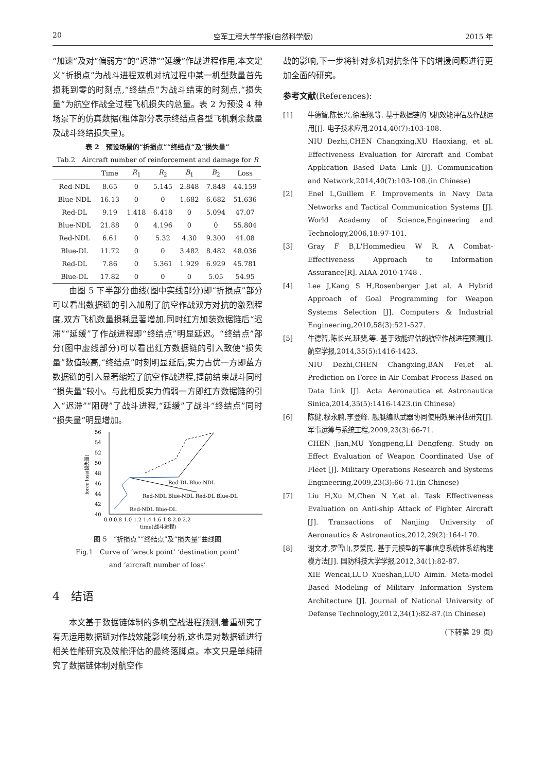20 空军工程大学学报(自然科学版) 2015 年
“加速”及对“偏弱方”的“迟滞”“延缓”作战进程作用,本文定义“折损点”为战斗进程双机对抗过程中某一机型数量首先损耗到零的时刻点,“终结点”为战斗结束的时刻点,“损失量”为航空作战全过程飞机损失的总量。表 2 为预设 4 种场景下的仿真数据(粗体部分表示终结点各型飞机剩余数量及战斗终结损失量)。
表 2　预设场景的“折损点”“终结点”及“损失量”
Tab.2　Aircraft number of reinforcement and damage for R
| | Time | R<sub>1</sub> | R<sub>2</sub> | B<sub>1</sub> | B<sub>2</sub> | Loss |
| --- | --- | --- | --- | --- | --- | --- |
| Red-NDL | 8.65 | 0 | 5.145 | 2.848 | 7.848 | 44.159 |
| Blue-NDL | 16.13 | 0 | 0 | 1.682 | 6.682 | 51.636 |
| Red-DL | 9.19 | 1.418 | 6.418 | 0 | 5.094 | 47.07 |
| Blue-NDL | 21.88 | 0 | 4.196 | 0 | 0 | 55.804 |
| Red-NDL | 6.61 | 0 | 5.32 | 4.30 | 9.300 | 41.08 |
| Blue-DL | 11.72 | 0 | 0 | 3.482 | 8.482 | 48.036 |
| Red-DL | 7.86 | 0 | 5.361 | 1.929 | 6.929 | 45.781 |
| Blue-DL | 17.82 | 0 | 0 | 0 | 5.05 | 54.95 |
由图 5 下半部分曲线(图中实线部分)即“折损点”部分可以看出数据链的引入加剧了航空作战双方对抗的激烈程度,双方飞机数量损耗显著增加,同时红方加装数据链后“迟滞”“延缓”了作战进程即“终结点”明显延迟。“终结点”部分(图中虚线部分)可以看出红方数据链的引入致使“损失量”数值较高,“终结点”时刻明显延后,实力占优一方即蓝方数据链的引入显著缩短了航空作战进程,提前结束战斗同时“损失量”较小。与此相反实力偏弱一方即红方数据链的引入“迟滞”“阻碍”了战斗进程,“延缓”了战斗“终结点”同时“损失量”明显增加。
56
54
52
50
48
46
44
42
40
0.0 0.8 1.0 1.2 1.4 1.6 1.8 2.0 2.2
time(战斗进程)
Red-DL Blue-NDL
Red-NDL Blue-NDL Red-DL Blue-DL
Red-NDL Blue-DL
force loss(损失量)
图 5　“折损点”“终结点”及“损失量”曲线图
Fig.1　Curve of ‘wreck point’ ‘destination point’
and ‘aircraft number of loss’
4　结语
本文基于数据链体制的多机空战进程预测,着重研究了有无运用数据链对作战效能影响分析,这也是对数据链进行相关性能研究及效能评估的最终落脚点。本文只是单纯研究了数据链体制对航空作
战的影响,下一步将针对多机对抗条件下的增援问题进行更加全面的研究。
参考文献(References):
[1] 牛德智,陈长兴,徐浩翔,等. 基于数据链的飞机效能评估及作战运用[J]. 电子技术应用,2014,40(7):103-108.
NIU Dezhi,CHEN Changxing,XU Haoxiang, et al. Effectiveness Evaluation for Aircraft and Combat Application Based Data Link [J]. Communication and Network,2014,40(7):103-108.(in Chinese)
[2] Enel L,Guillem F. Improvements in Navy Data Networks and Tactical Communication Systems [J]. World Academy of Science,Engineering and Technology,2006,18:97-101.
[3] Gray F B,L'Hommedieu W R. A Combat-Effectiveness Approach to Information Assurance[R]. AIAA 2010-1748 .
[4] Lee J,Kang S H,Rosenberger J,et al. A Hybrid Approach of Goal Programming for Weapon Systems Selection [J]. Computers & Industrial Engineering,2010,58(3):521-527.
[5] 牛德智,陈长兴,班斐,等. 基于效能评估的航空作战进程预测[J]. 航空学报,2014,35(5):1416-1423.
NIU Dezhi,CHEN Changxing,BAN Fei,et al. Prediction on Force in Air Combat Process Based on Data Link [J]. Acta Aeronautica et Astronautica Sinica,2014,35(5):1416-1423.(in Chinese)
[6] 陈健,穆永鹏,李登峰. 舰艇编队武器协同使用效果评估研究[J]. 军事运筹与系统工程,2009,23(3):66-71.
CHEN Jian,MU Yongpeng,LI Dengfeng. Study on Effect Evaluation of Weapon Coordinated Use of Fleet [J]. Military Operations Research and Systems Engineering,2009,23(3):66-71.(in Chinese)
[7] Liu H,Xu M,Chen N Y,et al. Task Effectiveness Evaluation on Anti-ship Attack of Fighter Aircraft [J]. Transactions of Nanjing University of Aeronautics & Astronautics,2012,29(2):164-170.
[8] 谢文才,罗雪山,罗爱民. 基于元模型的军事信息系统体系结构建模方法[J]. 国防科技大学学报,2012,34(1):82-87.
XIE Wencai,LUO Xueshan,LUO Aimin. Meta-model Based Modeling of Military Information System Architecture [J]. Journal of National University of Defense Technology,2012,34(1):82-87.(in Chinese)
(下转第 29 页)